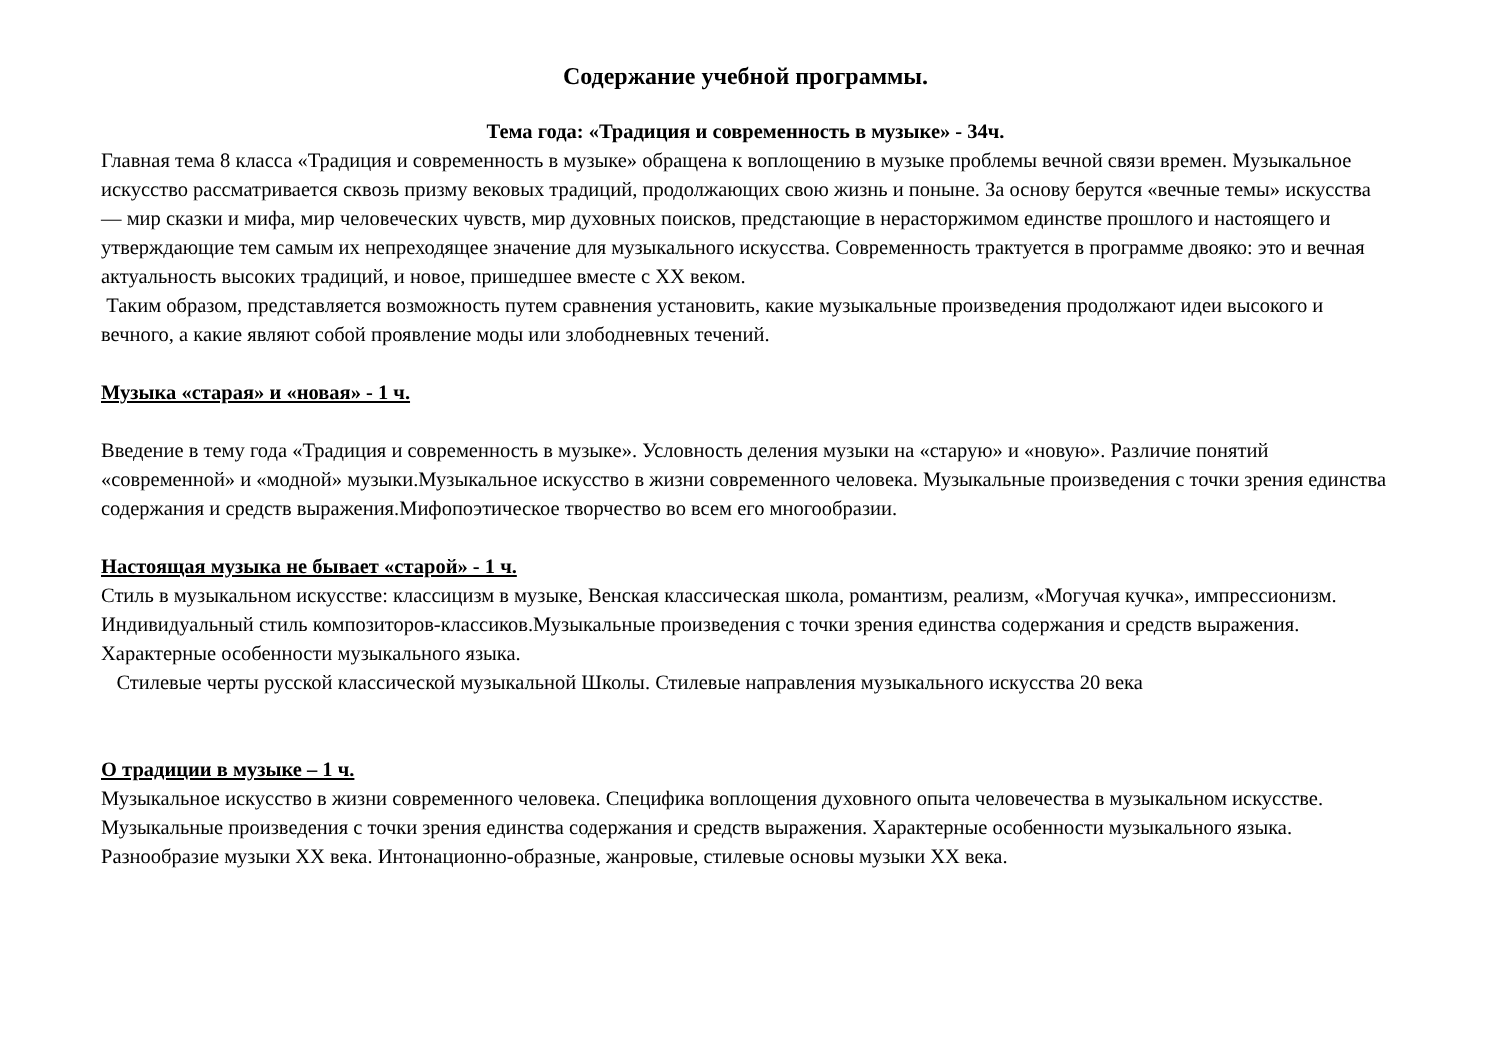Содержание учебной программы.
Тема года: «Традиция и современность в музыке» - 34ч.
Главная тема 8 класса «Традиция и современность в музыке» обращена к воплощению в музыке проблемы вечной связи времен. Музыкальное искусство рассматривается сквозь призму вековых традиций, продолжающих свою жизнь и поныне. За основу берутся «вечные темы» искусства — мир сказки и мифа, мир человеческих чувств, мир духовных поисков, предстающие в нерасторжимом единстве прошлого и настоящего и утверждающие тем самым их непреходящее значение для музыкального искусства. Современность трактуется в программе двояко: это и вечная актуальность высоких традиций, и новое, пришедшее вместе с XX веком.
Таким образом, представляется возможность путем сравнения установить, какие музыкальные произведения продолжают идеи высокого и вечного, а какие являют собой проявление моды или злободневных течений.
Музыка «старая» и «новая» - 1 ч.
Введение в тему года «Традиция и современность в музыке». Условность деления музыки на «старую» и «новую». Различие понятий «современной» и «модной» музыки.Музыкальное искусство в жизни современного человека. Музыкальные произведения с точки зрения единства содержания и средств выражения.Мифопоэтическое творчество во всем его многообразии.
Настоящая музыка не бывает «старой» - 1 ч.
Стиль в музыкальном искусстве: классицизм в музыке, Венская классическая школа, романтизм, реализм, «Могучая кучка», импрессионизм. Индивидуальный стиль композиторов-классиков.Музыкальные произведения с точки зрения единства содержания и средств выражения. Характерные особенности музыкального языка.
Стилевые черты русской классической музыкальной Школы. Стилевые направления музыкального искусства 20 века
О традиции в музыке – 1 ч.
Музыкальное искусство в жизни современного человека. Специфика воплощения духовного опыта человечества в музыкальном искусстве. Музыкальные произведения с точки зрения единства содержания и средств выражения. Характерные особенности музыкального языка. Разнообразие музыки XX века. Интонационно-образные, жанровые, стилевые основы музыки XX века.